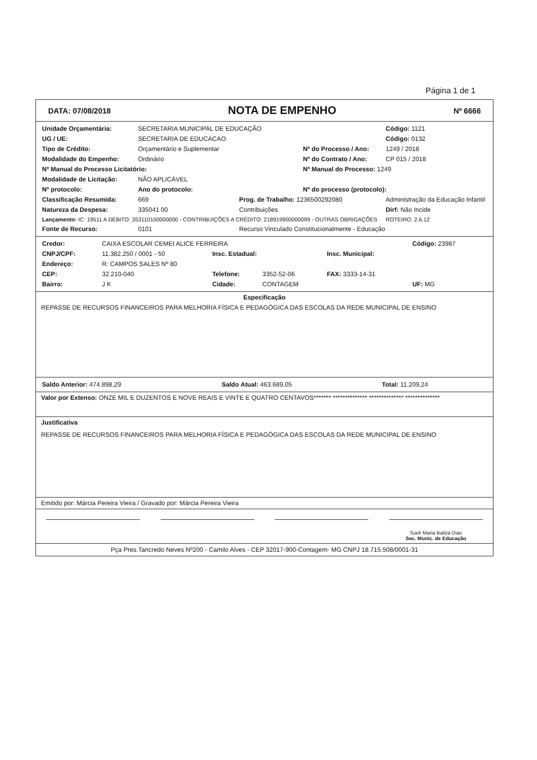Página 1 de 1
DATA: 07/08/2018 NOTA DE EMPENHO Nº 6666
| Unidade Orçamentária: | SECRETARIA MUNICIPAL DE EDUCAÇÃO | | | | Código: 1121 |
| UG / UE: | SECRETARIA DE EDUCACAO | | | | Código: 0132 |
| Tipo de Crédito: | Orçamentário e Suplementar | | Nº do Processo / Ano: | | 1249 / 2018 |
| Modalidade do Empenho: | Ordinário | | Nº do Contrato / Ano: | | CP 015 / 2018 |
| Nº Manual do Processo Licitatório: | | | Nº Manual do Processo: 1249 | | |
| Modalidade de Licitação: | NÃO APLICÁVEL | | | | |
| Nº protocolo: | Ano do protocolo: | | Nº do processo (protocolo): | | |
| Classificação Resumida: | 669 | Prog. de Trabalho: 1236500292080 | | Administração da Educação Infantil | |
| Natureza da Despesa: | 335041 00 | Contribuições | | | Dirf: Não Incide |
| Lançamento: IC: 19511 A DÉBITO: 353110100000000 - CONTRIBUIÇÕES A CRÉDITO: 218919900000099 - OUTRAS OBRIGAÇÕES | | | | | ROTEIRO: 2.6.12 |
| Fonte de Recurso: | 0101 | Recurso Vinculado Constitucionalmente - Educação | | | |
| Credor: | CAIXA ESCOLAR CEMEI ALICE FERREIRA | | | | Código: 23987 |
| CNPJ/CPF: | 11.382.250 / 0001 - 50 | Insc. Estadual: | | Insc. Municipal: | |
| Endereço: | R: CAMPOS SALES Nº 80 | | | | |
| CEP: | 32.210-040 | Telefone: | 3352-52-06 | FAX: 3333-14-31 | |
| Bairro: | J K | Cidade: | CONTAGEM | | UF: MG |
Especificação
REPASSE DE RECURSOS FINANCEIROS PARA MELHORIA FÍSICA E PEDAGÓGICA DAS ESCOLAS DA REDE MUNICIPAL DE ENSINO
| Saldo Anterior: 474.898,29 | Saldo Atual: 463.689,05 | Total: 11.209,24 |
Valor por Extenso: ONZE MIL E DUZENTOS E NOVE REAIS E VINTE E QUATRO CENTAVOS******* ************** ************** **************
Justificativa
REPASSE DE RECURSOS FINANCEIROS PARA MELHORIA FÍSICA E PEDAGÓGICA DAS ESCOLAS DA REDE MUNICIPAL DE ENSINO
Emitido por: Márcia Pereira Vieira / Gravado por: Márcia Pereira Vieira
Sueli Maria Baliza Dias
Sec. Munic. de Educação
Pça Pres.Tancredo Neves Nº200 - Camilo Alves - CEP 32017-900-Contagem- MG CNPJ 18.715.508/0001-31